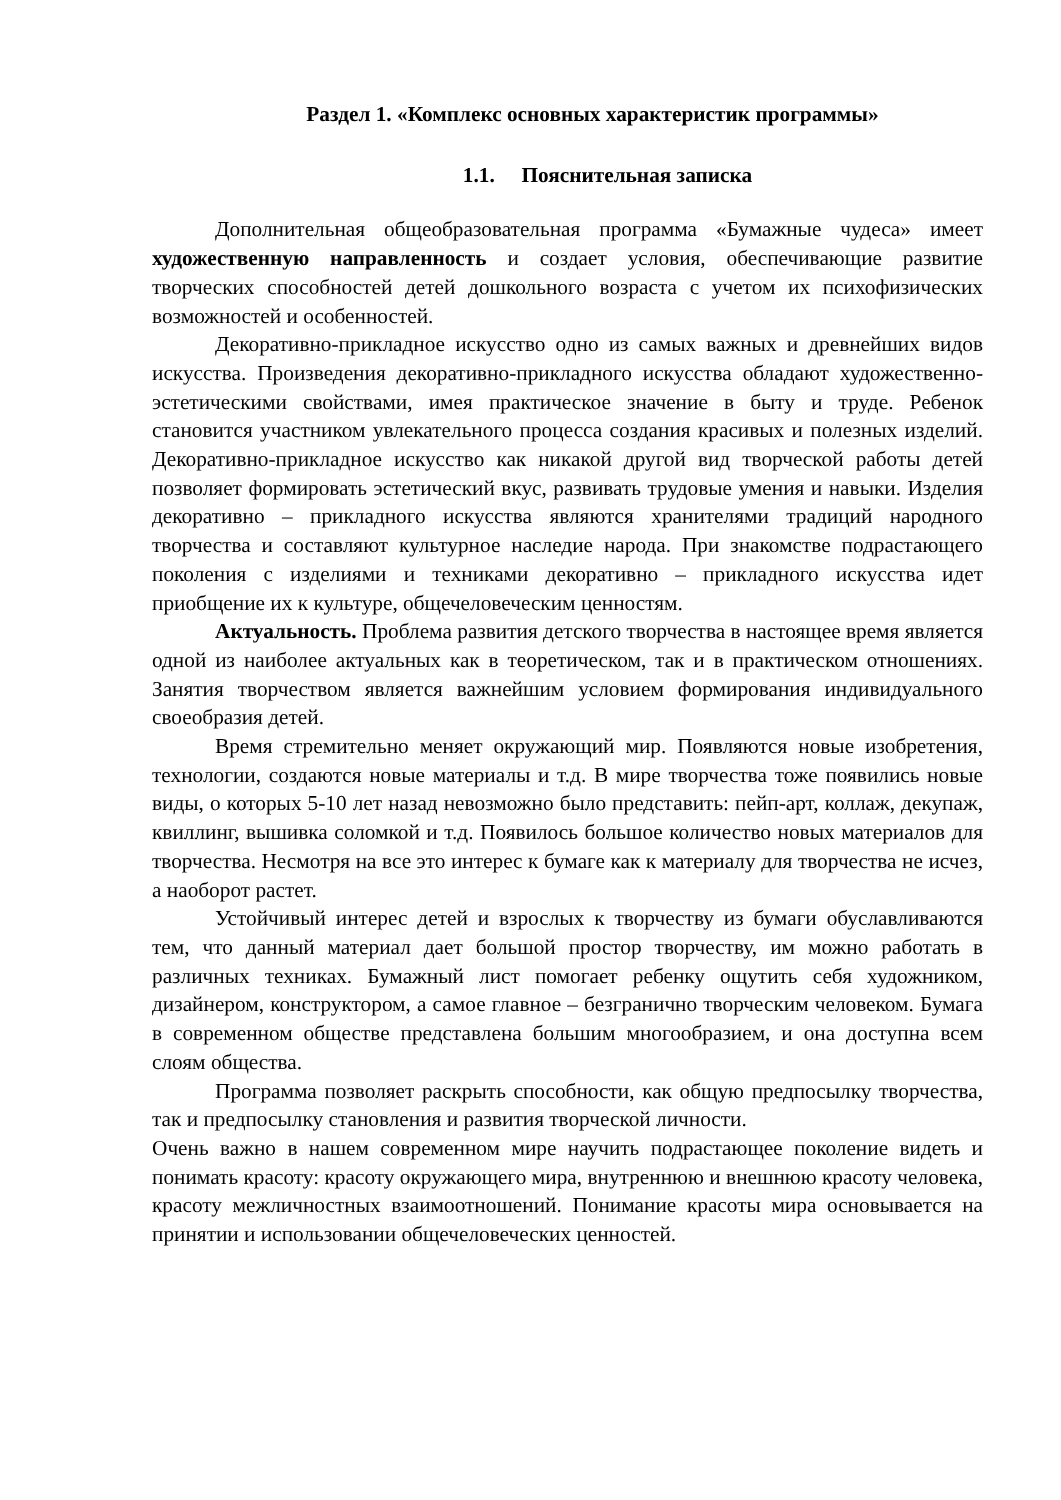Раздел 1. «Комплекс основных характеристик программы»
1.1. Пояснительная записка
Дополнительная общеобразовательная программа «Бумажные чудеса» имеет художественную направленность и создает условия, обеспечивающие развитие творческих способностей детей дошкольного возраста с учетом их психофизических возможностей и особенностей.
Декоративно-прикладное искусство одно из самых важных и древнейших видов искусства. Произведения декоративно-прикладного искусства обладают художественно-эстетическими свойствами, имея практическое значение в быту и труде. Ребенок становится участником увлекательного процесса создания красивых и полезных изделий. Декоративно-прикладное искусство как никакой другой вид творческой работы детей позволяет формировать эстетический вкус, развивать трудовые умения и навыки. Изделия декоративно – прикладного искусства являются хранителями традиций народного творчества и составляют культурное наследие народа. При знакомстве подрастающего поколения с изделиями и техниками декоративно – прикладного искусства идет приобщение их к культуре, общечеловеческим ценностям.
Актуальность. Проблема развития детского творчества в настоящее время является одной из наиболее актуальных как в теоретическом, так и в практическом отношениях. Занятия творчеством является важнейшим условием формирования индивидуального своеобразия детей.
Время стремительно меняет окружающий мир. Появляются новые изобретения, технологии, создаются новые материалы и т.д. В мире творчества тоже появились новые виды, о которых 5-10 лет назад невозможно было представить: пейп-арт, коллаж, декупаж, квиллинг, вышивка соломкой и т.д. Появилось большое количество новых материалов для творчества. Несмотря на все это интерес к бумаге как к материалу для творчества не исчез, а наоборот растет.
Устойчивый интерес детей и взрослых к творчеству из бумаги обуславливаются тем, что данный материал дает большой простор творчеству, им можно работать в различных техниках. Бумажный лист помогает ребенку ощутить себя художником, дизайнером, конструктором, а самое главное – безгранично творческим человеком. Бумага в современном обществе представлена большим многообразием, и она доступна всем слоям общества.
Программа позволяет раскрыть способности, как общую предпосылку творчества, так и предпосылку становления и развития творческой личности.
Очень важно в нашем современном мире научить подрастающее поколение видеть и понимать красоту: красоту окружающего мира, внутреннюю и внешнюю красоту человека, красоту межличностных взаимоотношений. Понимание красоты мира основывается на принятии и использовании общечеловеческих ценностей.